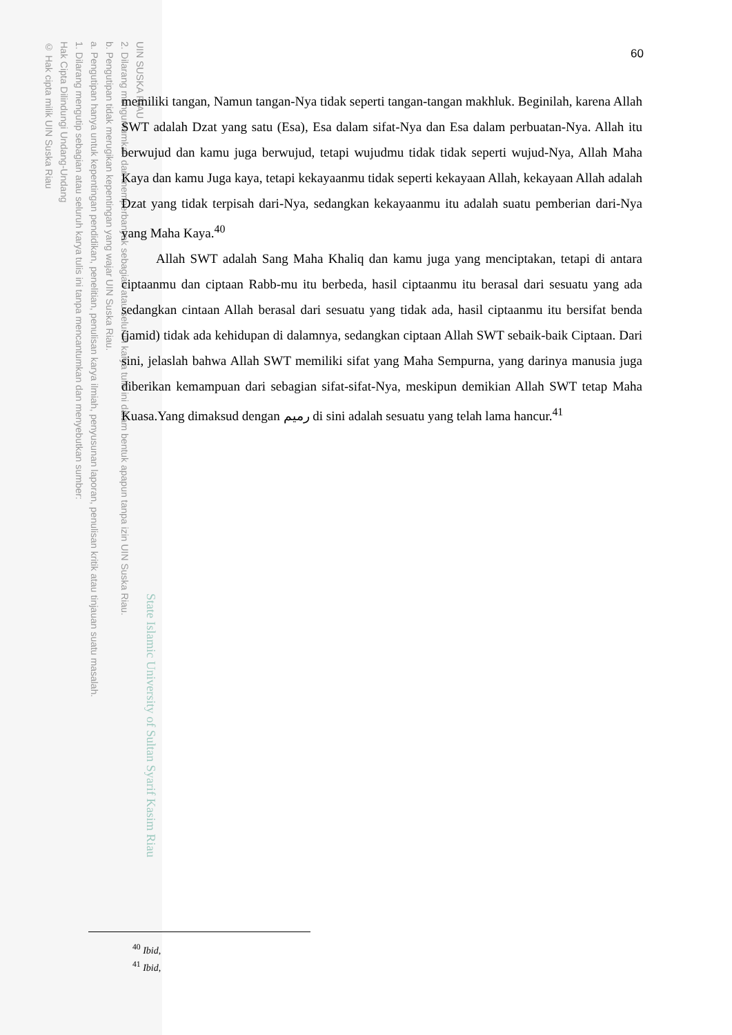UIN SUSKA RIAU
2. Dilarang mengumumkan dan memperbanyak sebagian atau seluruh karya tulis ini dalam bentuk apapun tanpa izin UIN Suska Riau.
b. Pengutipan tidak merugikan kepentingan yang wajar UIN Suska Riau.
a. Pengutipan hanya untuk kepentingan pendidikan, penelitian, penulisan karya ilmiah, penyusunan laporan, penulisan kritik atau tinjauan suatu masalah.
1. Dilarang mengutip sebagian atau seluruh karya tulis ini tanpa mencantumkan dan menyebutkan sumber:
Hak Cipta Dilindungi Undang-Undang
© Hak cipta milik UIN Suska Riau
State Islamic University of Sultan Syarif Kasim Riau
60
memiliki tangan, Namun tangan-Nya tidak seperti tangan-tangan makhluk. Beginilah, karena Allah SWT adalah Dzat yang satu (Esa), Esa dalam sifat-Nya dan Esa dalam perbuatan-Nya. Allah itu berwujud dan kamu juga berwujud, tetapi wujudmu tidak tidak seperti wujud-Nya, Allah Maha Kaya dan kamu Juga kaya, tetapi kekayaanmu tidak seperti kekayaan Allah, kekayaan Allah adalah Dzat yang tidak terpisah dari-Nya, sedangkan kekayaanmu itu adalah suatu pemberian dari-Nya yang Maha Kaya.<sup>40</sup>
Allah SWT adalah Sang Maha Khaliq dan kamu juga yang menciptakan, tetapi di antara ciptaanmu dan ciptaan Rabb-mu itu berbeda, hasil ciptaanmu itu berasal dari sesuatu yang ada sedangkan cintaan Allah berasal dari sesuatu yang tidak ada, hasil ciptaanmu itu bersifat benda (jamid) tidak ada kehidupan di dalamnya, sedangkan ciptaan Allah SWT sebaik-baik Ciptaan. Dari sini, jelaslah bahwa Allah SWT memiliki sifat yang Maha Sempurna, yang darinya manusia juga diberikan kemampuan dari sebagian sifat-sifat-Nya, meskipun demikian Allah SWT tetap Maha Kuasa.Yang dimaksud dengan رميم di sini adalah sesuatu yang telah lama hancur.<sup>41</sup>
<sup>40</sup> Ibid,
<sup>41</sup> Ibid,